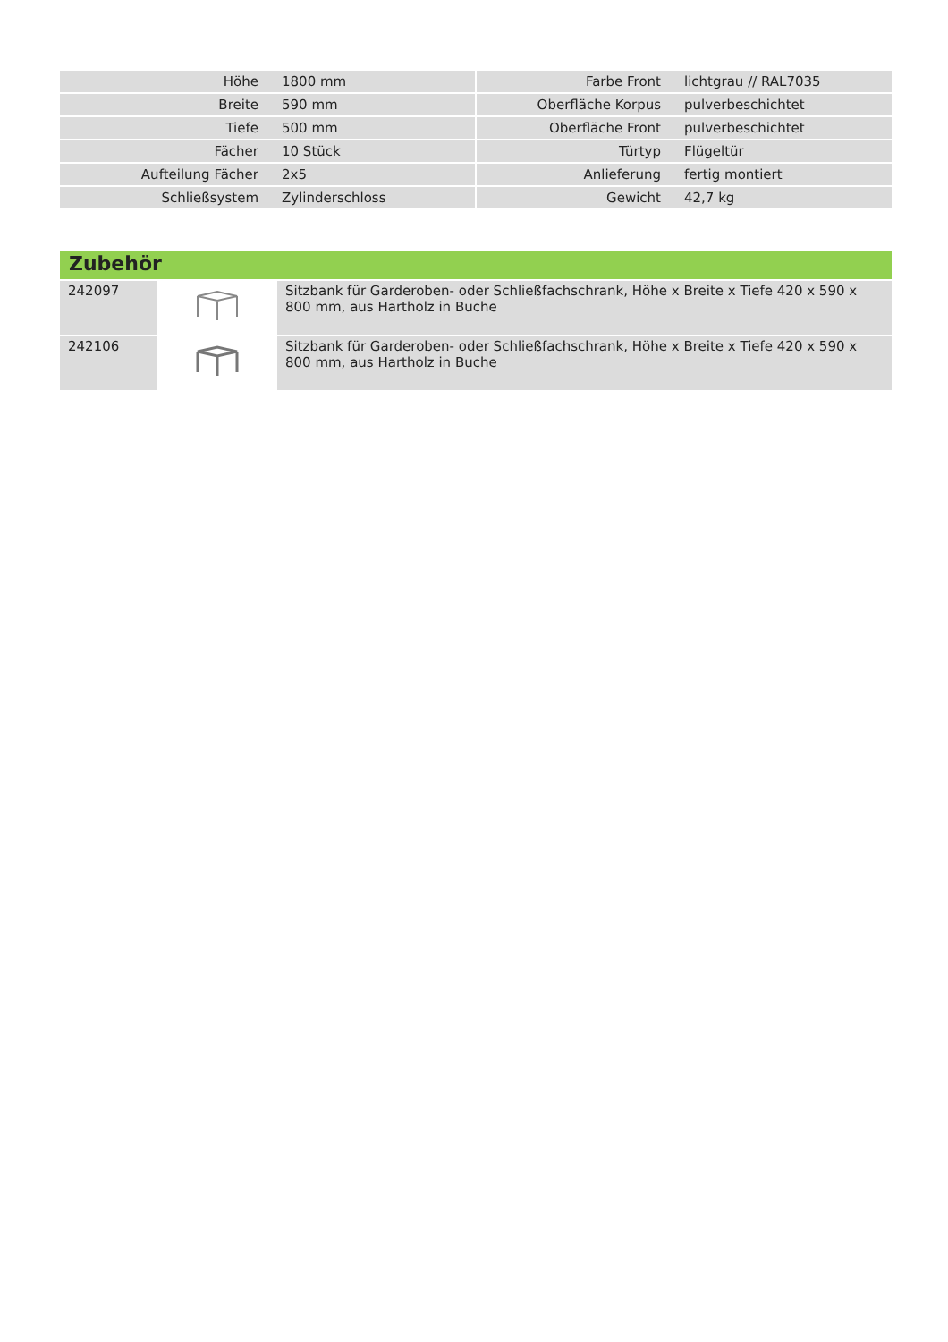| Höhe | 1800 mm | | Farbe Front | lichtgrau // RAL7035 |
| Breite | 590 mm | | Oberfläche Korpus | pulverbeschichtet |
| Tiefe | 500 mm | | Oberfläche Front | pulverbeschichtet |
| Fächer | 10 Stück | | Türtyp | Flügeltür |
| Aufteilung Fächer | 2x5 | | Anlieferung | fertig montiert |
| Schließsystem | Zylinderschloss | | Gewicht | 42,7 kg |
Zubehör
| 242097 | | Sitzbank für Garderoben- oder Schließfachschrank, Höhe x Breite x Tiefe 420 x 590 x 800 mm, aus Hartholz in Buche |
| 242106 | | Sitzbank für Garderoben- oder Schließfachschrank, Höhe x Breite x Tiefe 420 x 590 x 800 mm, aus Hartholz in Buche |